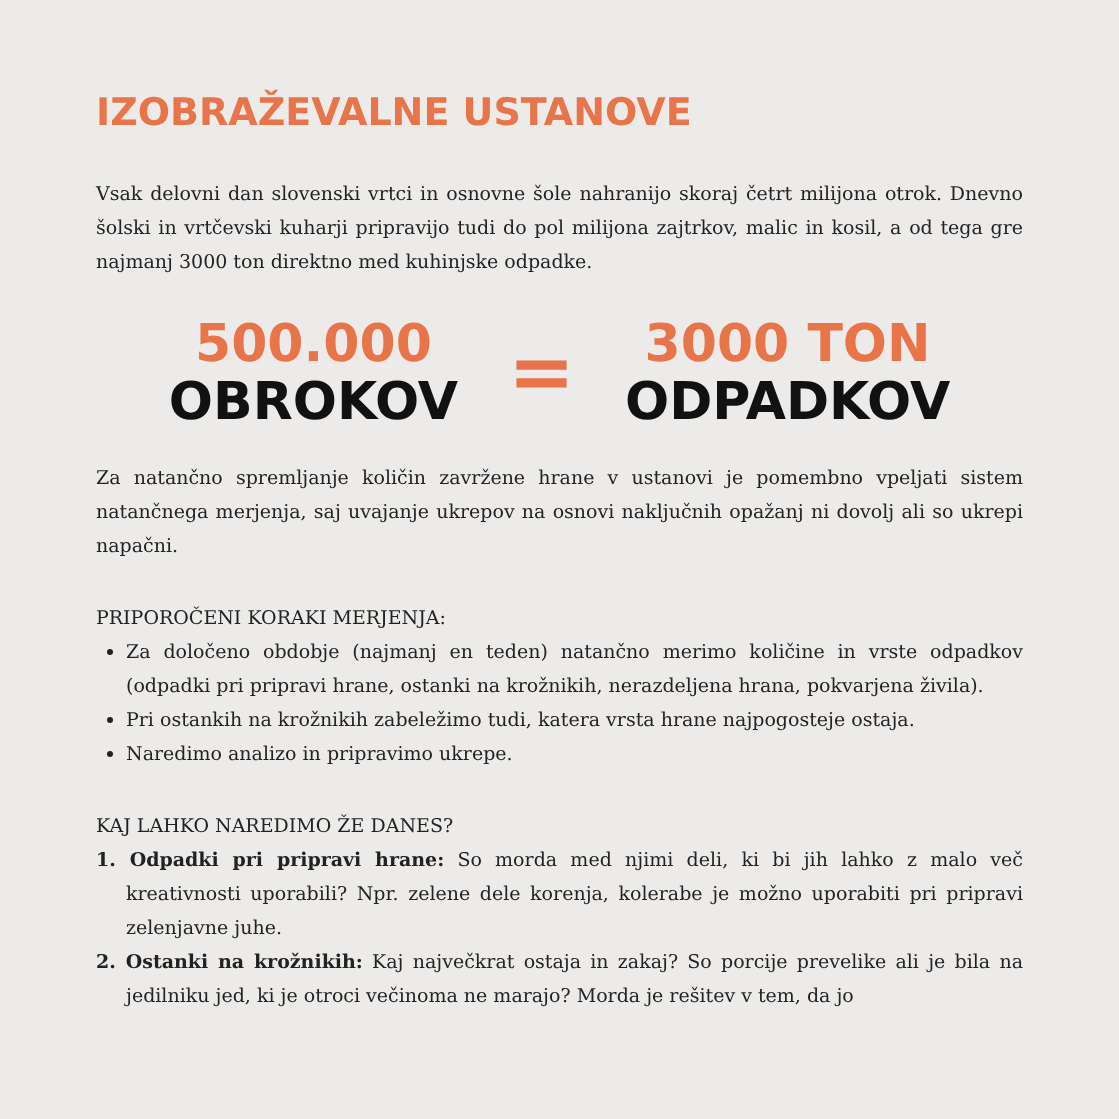IZOBRAŽEVALNE USTANOVE
Vsak delovni dan slovenski vrtci in osnovne šole nahranijo skoraj četrt milijona otrok. Dnevno šolski in vrtčevski kuharji pripravijo tudi do pol milijona zajtrkov, malic in kosil, a od tega gre najmanj 3000 ton direktno med kuhinjske odpadke.
500.000
OBROKOV
=
3000 TON
ODPADKOV
Za natančno spremljanje količin zavržene hrane v ustanovi je pomembno vpeljati sistem natančnega merjenja, saj uvajanje ukrepov na osnovi naključnih opažanj ni dovolj ali so ukrepi napačni.
PRIPOROČENI KORAKI MERJENJA:
Za določeno obdobje (najmanj en teden) natančno merimo količine in vrste odpadkov (odpadki pri pripravi hrane, ostanki na krožnikih, nerazdeljena hrana, pokvarjena živila).
Pri ostankih na krožnikih zabeležimo tudi, katera vrsta hrane najpogosteje ostaja.
Naredimo analizo in pripravimo ukrepe.
KAJ LAHKO NAREDIMO ŽE DANES?
1. Odpadki pri pripravi hrane: So morda med njimi deli, ki bi jih lahko z malo več kreativnosti uporabili? Npr. zelene dele korenja, kolerabe je možno uporabiti pri pripravi zelenjavne juhe.
2. Ostanki na krožnikih: Kaj največkrat ostaja in zakaj? So porcije prevelike ali je bila na jedilniku jed, ki je otroci večinoma ne marajo? Morda je rešitev v tem, da jo